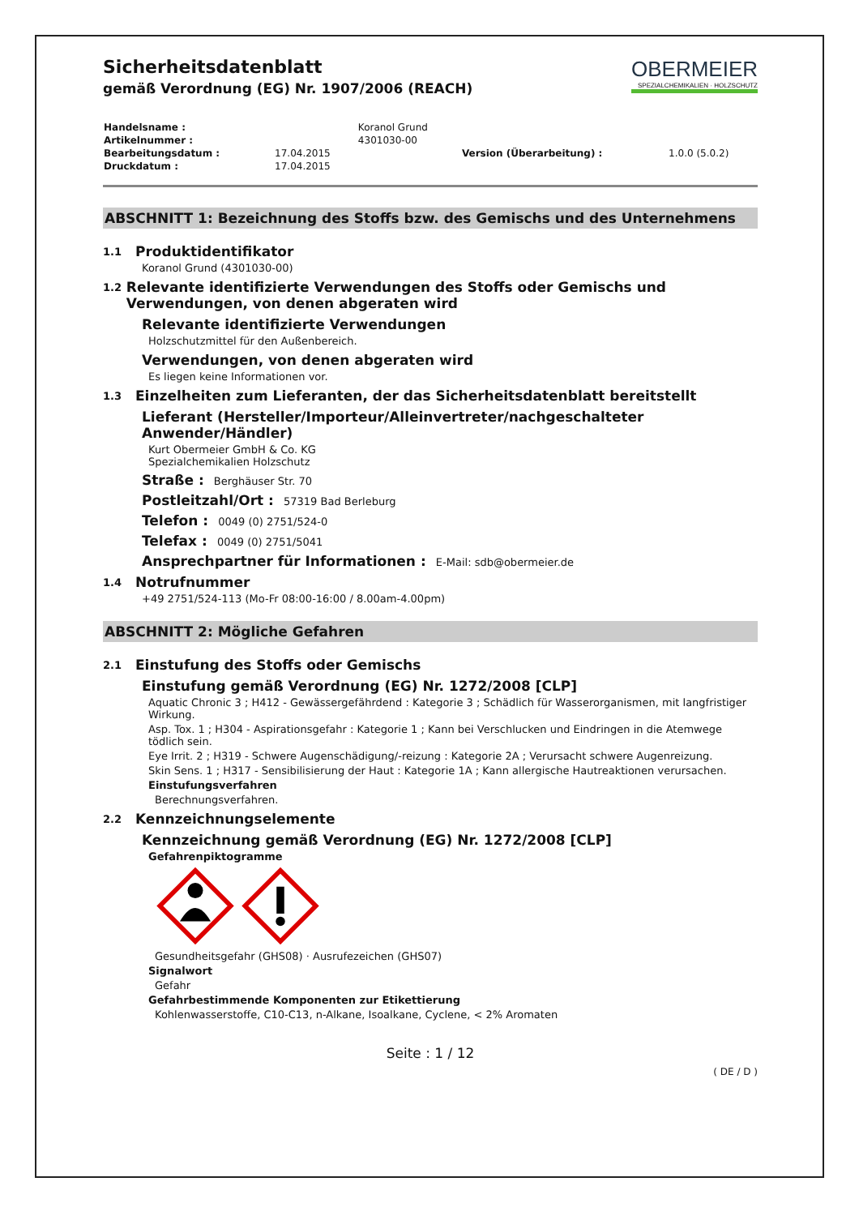Sicherheitsdatenblatt
gemäß Verordnung (EG) Nr. 1907/2006 (REACH)
OBERMEIER
SPEZIALCHEMIKALIEN · HOLZSCHUTZ
| Handelsname : | | Koranol Grund | | |
| Artikelnummer : | | 4301030-00 | | |
| Bearbeitungsdatum : | 17.04.2015 | | Version (Überarbeitung) : | 1.0.0 (5.0.2) |
| Druckdatum : | 17.04.2015 | | | |
ABSCHNITT 1: Bezeichnung des Stoffs bzw. des Gemischs und des Unternehmens
1.1 Produktidentifikator
Koranol Grund (4301030-00)
1.2 Relevante identifizierte Verwendungen des Stoffs oder Gemischs und Verwendungen, von denen abgeraten wird
Relevante identifizierte Verwendungen
Holzschutzmittel für den Außenbereich.
Verwendungen, von denen abgeraten wird
Es liegen keine Informationen vor.
1.3 Einzelheiten zum Lieferanten, der das Sicherheitsdatenblatt bereitstellt
Lieferant (Hersteller/Importeur/Alleinvertreter/nachgeschalteter Anwender/Händler)
Kurt Obermeier GmbH & Co. KG
Spezialchemikalien Holzschutz
Straße : Berghäuser Str. 70
Postleitzahl/Ort : 57319 Bad Berleburg
Telefon : 0049 (0) 2751/524-0
Telefax : 0049 (0) 2751/5041
Ansprechpartner für Informationen : E-Mail: sdb@obermeier.de
1.4 Notrufnummer
+49 2751/524-113 (Mo-Fr 08:00-16:00 / 8.00am-4.00pm)
ABSCHNITT 2: Mögliche Gefahren
2.1 Einstufung des Stoffs oder Gemischs
Einstufung gemäß Verordnung (EG) Nr. 1272/2008 [CLP]
Aquatic Chronic 3 ; H412 - Gewässergefährdend : Kategorie 3 ; Schädlich für Wasserorganismen, mit langfristiger Wirkung.
Asp. Tox. 1 ; H304 - Aspirationsgefahr : Kategorie 1 ; Kann bei Verschlucken und Eindringen in die Atemwege tödlich sein.
Eye Irrit. 2 ; H319 - Schwere Augenschädigung/-reizung : Kategorie 2A ; Verursacht schwere Augenreizung.
Skin Sens. 1 ; H317 - Sensibilisierung der Haut : Kategorie 1A ; Kann allergische Hautreaktionen verursachen.
Einstufungsverfahren
Berechnungsverfahren.
2.2 Kennzeichnungselemente
Kennzeichnung gemäß Verordnung (EG) Nr. 1272/2008 [CLP]
Gefahrenpiktogramme
Gesundheitsgefahr (GHS08) · Ausrufezeichen (GHS07)
Signalwort
Gefahr
Gefahrbestimmende Komponenten zur Etikettierung
Kohlenwasserstoffe, C10-C13, n-Alkane, Isoalkane, Cyclene, < 2% Aromaten
Seite : 1 / 12
( DE / D )